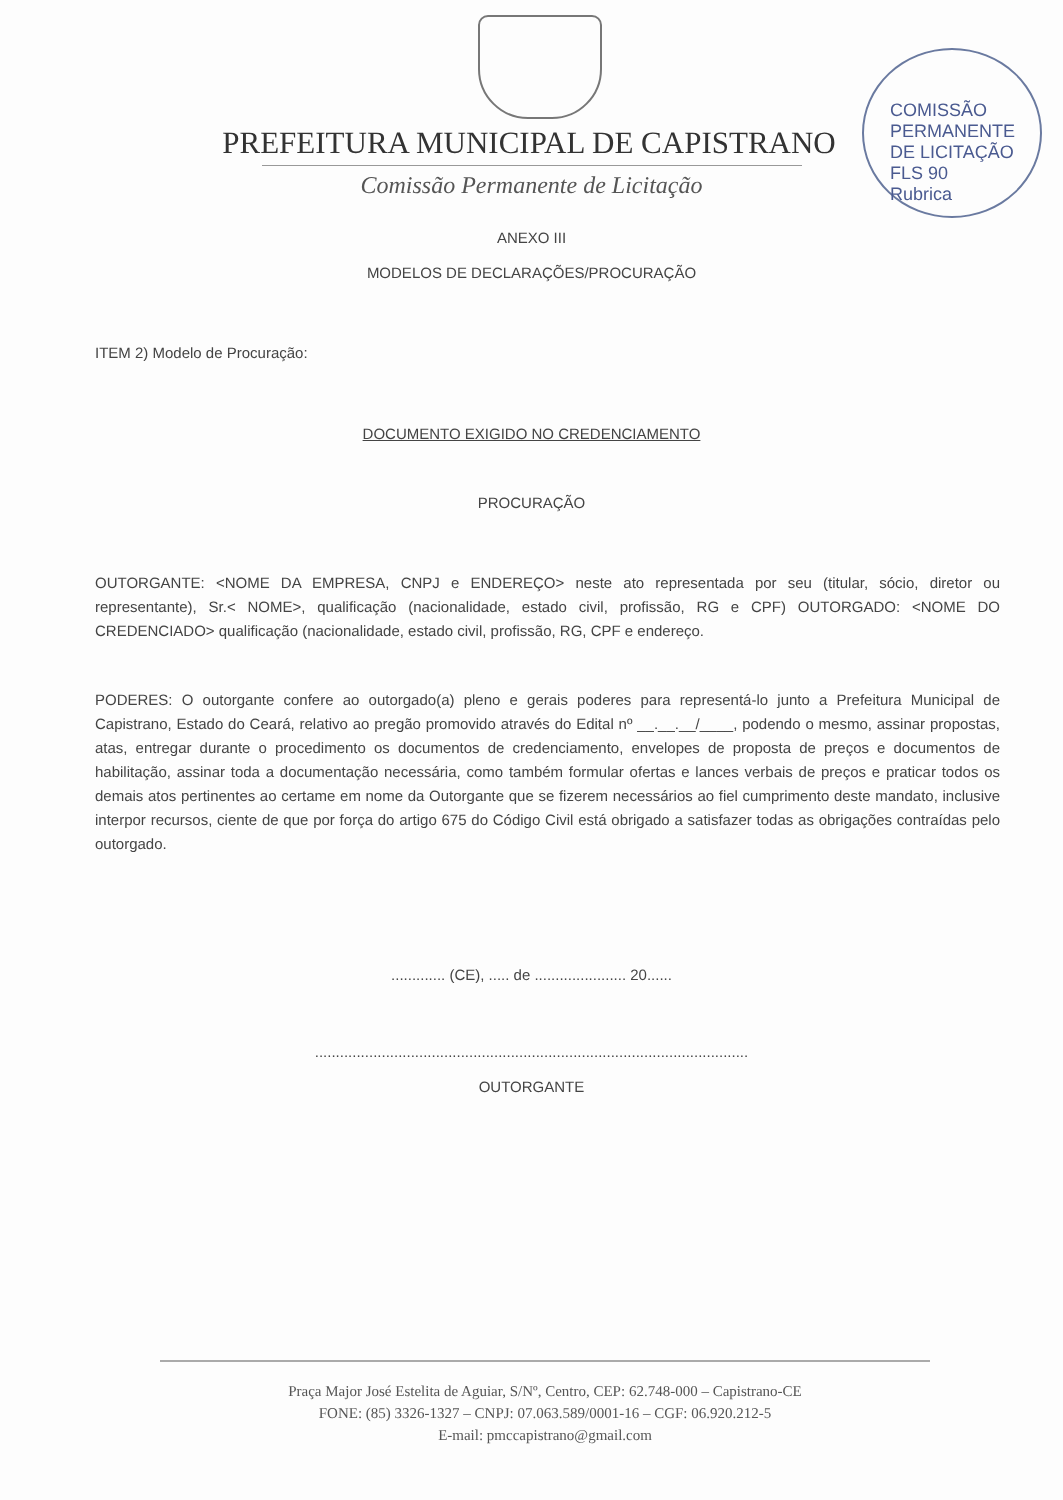COMISSÃO PERMANENTE DE LICITAÇÃO
FLS 90
Rubrica
PREFEITURA MUNICIPAL DE CAPISTRANO
Comissão Permanente de Licitação
ANEXO III
MODELOS DE DECLARAÇÕES/PROCURAÇÃO
ITEM 2) Modelo de Procuração:
DOCUMENTO EXIGIDO NO CREDENCIAMENTO
PROCURAÇÃO
OUTORGANTE: <NOME DA EMPRESA, CNPJ e ENDEREÇO> neste ato representada por seu (titular, sócio, diretor ou representante), Sr.< NOME>, qualificação (nacionalidade, estado civil, profissão, RG e CPF) OUTORGADO: <NOME DO CREDENCIADO> qualificação (nacionalidade, estado civil, profissão, RG, CPF e endereço.
PODERES: O outorgante confere ao outorgado(a) pleno e gerais poderes para representá-lo junto a Prefeitura Municipal de Capistrano, Estado do Ceará, relativo ao pregão promovido através do Edital nº __.__.__/____, podendo o mesmo, assinar propostas, atas, entregar durante o procedimento os documentos de credenciamento, envelopes de proposta de preços e documentos de habilitação, assinar toda a documentação necessária, como também formular ofertas e lances verbais de preços e praticar todos os demais atos pertinentes ao certame em nome da Outorgante que se fizerem necessários ao fiel cumprimento deste mandato, inclusive interpor recursos, ciente de que por força do artigo 675 do Código Civil está obrigado a satisfazer todas as obrigações contraídas pelo outorgado.
............. (CE), ..... de ...................... 20......
........................................................................................................
OUTORGANTE
Praça Major José Estelita de Aguiar, S/Nº, Centro, CEP: 62.748-000 – Capistrano-CE
FONE: (85) 3326-1327 – CNPJ: 07.063.589/0001-16 – CGF: 06.920.212-5
E-mail: pmccapistrano@gmail.com